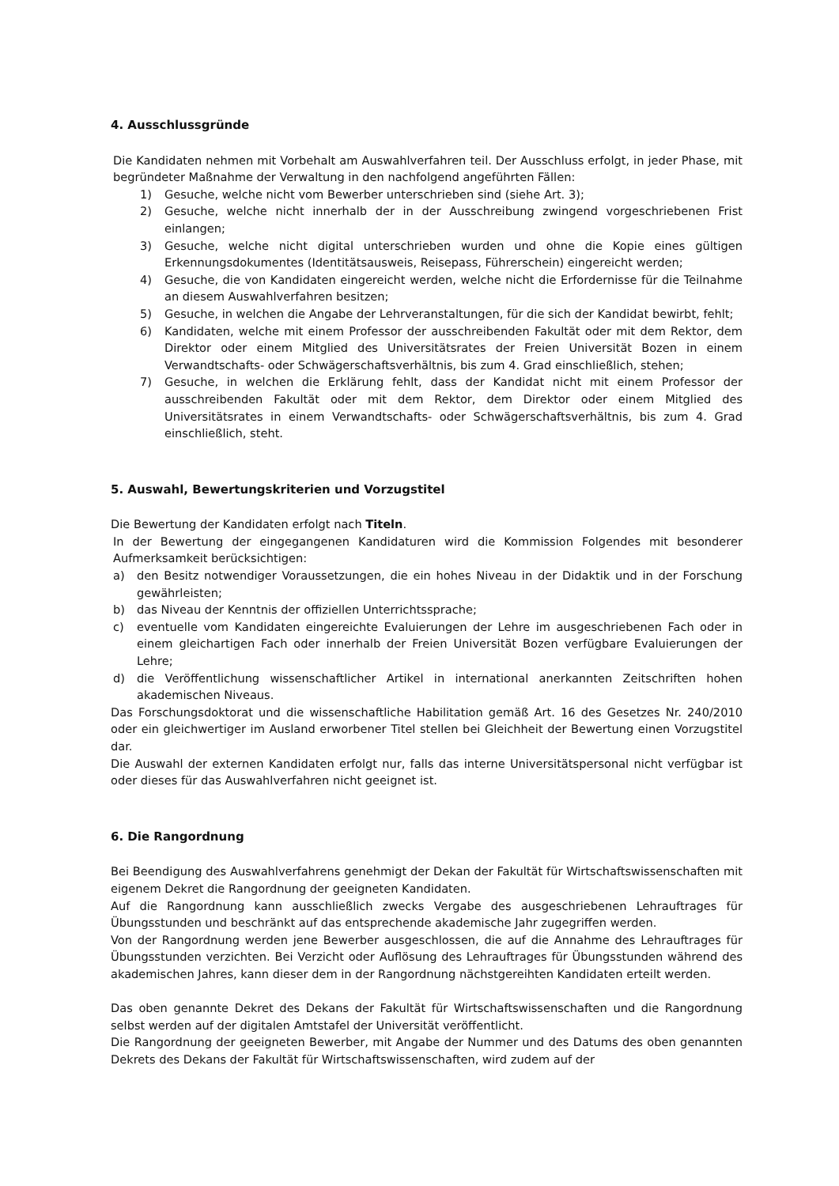4. Ausschlussgründe
Die Kandidaten nehmen mit Vorbehalt am Auswahlverfahren teil. Der Ausschluss erfolgt, in jeder Phase, mit begründeter Maßnahme der Verwaltung in den nachfolgend angeführten Fällen:
1) Gesuche, welche nicht vom Bewerber unterschrieben sind (siehe Art. 3);
2) Gesuche, welche nicht innerhalb der in der Ausschreibung zwingend vorgeschriebenen Frist einlangen;
3) Gesuche, welche nicht digital unterschrieben wurden und ohne die Kopie eines gültigen Erkennungsdokumentes (Identitätsausweis, Reisepass, Führerschein) eingereicht werden;
4) Gesuche, die von Kandidaten eingereicht werden, welche nicht die Erfordernisse für die Teilnahme an diesem Auswahlverfahren besitzen;
5) Gesuche, in welchen die Angabe der Lehrveranstaltungen, für die sich der Kandidat bewirbt, fehlt;
6) Kandidaten, welche mit einem Professor der ausschreibenden Fakultät oder mit dem Rektor, dem Direktor oder einem Mitglied des Universitätsrates der Freien Universität Bozen in einem Verwandtschafts- oder Schwägerschaftsverhältnis, bis zum 4. Grad einschließlich, stehen;
7) Gesuche, in welchen die Erklärung fehlt, dass der Kandidat nicht mit einem Professor der ausschreibenden Fakultät oder mit dem Rektor, dem Direktor oder einem Mitglied des Universitätsrates in einem Verwandtschafts- oder Schwägerschaftsverhältnis, bis zum 4. Grad einschließlich, steht.
5. Auswahl, Bewertungskriterien und Vorzugstitel
Die Bewertung der Kandidaten erfolgt nach Titeln.
In der Bewertung der eingegangenen Kandidaturen wird die Kommission Folgendes mit besonderer Aufmerksamkeit berücksichtigen:
a) den Besitz notwendiger Voraussetzungen, die ein hohes Niveau in der Didaktik und in der Forschung gewährleisten;
b) das Niveau der Kenntnis der offiziellen Unterrichtssprache;
c) eventuelle vom Kandidaten eingereichte Evaluierungen der Lehre im ausgeschriebenen Fach oder in einem gleichartigen Fach oder innerhalb der Freien Universität Bozen verfügbare Evaluierungen der Lehre;
d) die Veröffentlichung wissenschaftlicher Artikel in international anerkannten Zeitschriften hohen akademischen Niveaus.
Das Forschungsdoktorat und die wissenschaftliche Habilitation gemäß Art. 16 des Gesetzes Nr. 240/2010 oder ein gleichwertiger im Ausland erworbener Titel stellen bei Gleichheit der Bewertung einen Vorzugstitel dar.
Die Auswahl der externen Kandidaten erfolgt nur, falls das interne Universitätspersonal nicht verfügbar ist oder dieses für das Auswahlverfahren nicht geeignet ist.
6. Die Rangordnung
Bei Beendigung des Auswahlverfahrens genehmigt der Dekan der Fakultät für Wirtschaftswissenschaften mit eigenem Dekret die Rangordnung der geeigneten Kandidaten.
Auf die Rangordnung kann ausschließlich zwecks Vergabe des ausgeschriebenen Lehrauftrages für Übungsstunden und beschränkt auf das entsprechende akademische Jahr zugegriffen werden.
Von der Rangordnung werden jene Bewerber ausgeschlossen, die auf die Annahme des Lehrauftrages für Übungsstunden verzichten. Bei Verzicht oder Auflösung des Lehrauftrages für Übungsstunden während des akademischen Jahres, kann dieser dem in der Rangordnung nächstgereihten Kandidaten erteilt werden.
Das oben genannte Dekret des Dekans der Fakultät für Wirtschaftswissenschaften und die Rangordnung selbst werden auf der digitalen Amtstafel der Universität veröffentlicht.
Die Rangordnung der geeigneten Bewerber, mit Angabe der Nummer und des Datums des oben genannten Dekrets des Dekans der Fakultät für Wirtschaftswissenschaften, wird zudem auf der